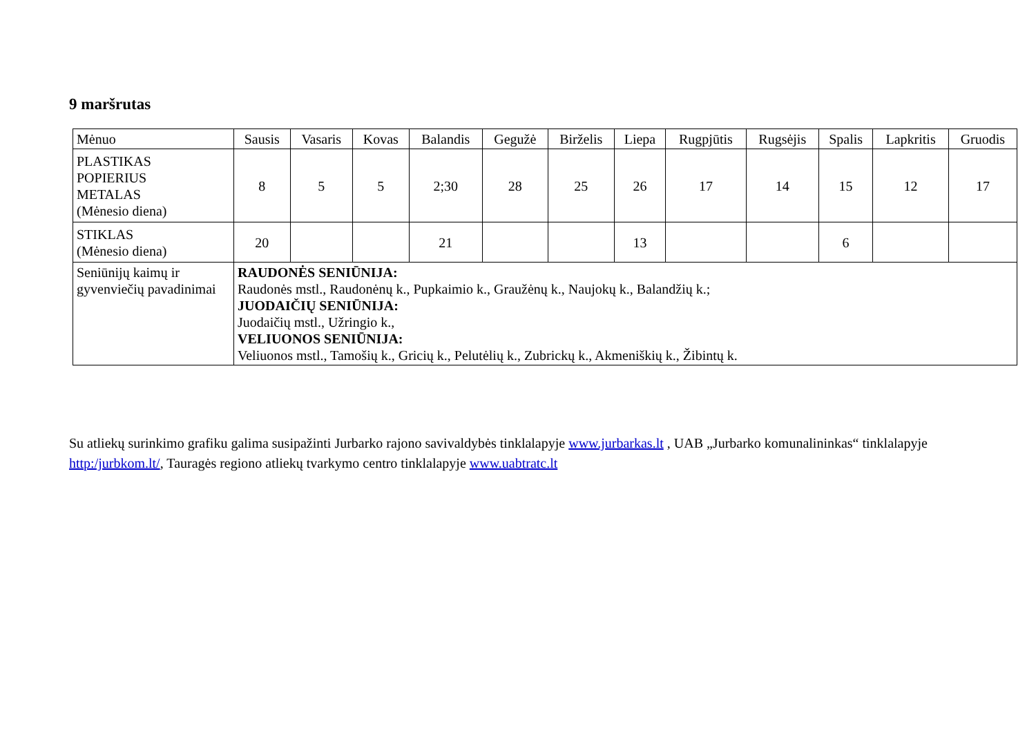9 maršrutas
| Mėnuo | Sausis | Vasaris | Kovas | Balandis | Gegužė | Birželis | Liepa | Rugpjūtis | Rugsėjis | Spalis | Lapkritis | Gruodis |
| --- | --- | --- | --- | --- | --- | --- | --- | --- | --- | --- | --- | --- |
| PLASTIKAS POPIERIUS METALAS (Mėnesio diena) | 8 | 5 | 5 | 2;30 | 28 | 25 | 26 | 17 | 14 | 15 | 12 | 17 |
| STIKLAS (Mėnesio diena) | 20 | | | 21 | | | 13 | | | 6 | | |
| Seniūnijų kaimų ir gyvenviečių pavadinimai | RAUDONĖS SENIŪNIJA: Raudonės mstl., Raudonėnų k., Pupkaimio k., Graužėnų k., Naujokų k., Balandžių k.; JUODAIČIŲ SENIŪNIJA: Juodaičių mstl., Užringio k., VELIUONOS SENIŪNIJA: Veliuonos mstl., Tamošių k., Gricių k., Pelutėlių k., Zubrickų k., Akmeniškių k., Žibintų k. | | | | | | | | | | | |
Su atliekų surinkimo grafiku galima susipažinti Jurbarko rajono savivaldybės tinklalapyje www.jurbarkas.lt , UAB „Jurbarko komunalininkas“ tinklalapyje http:/jurbkom.lt/, Tauragės regiono atliekų tvarkymo centro tinklalapyje www.uabtratc.lt